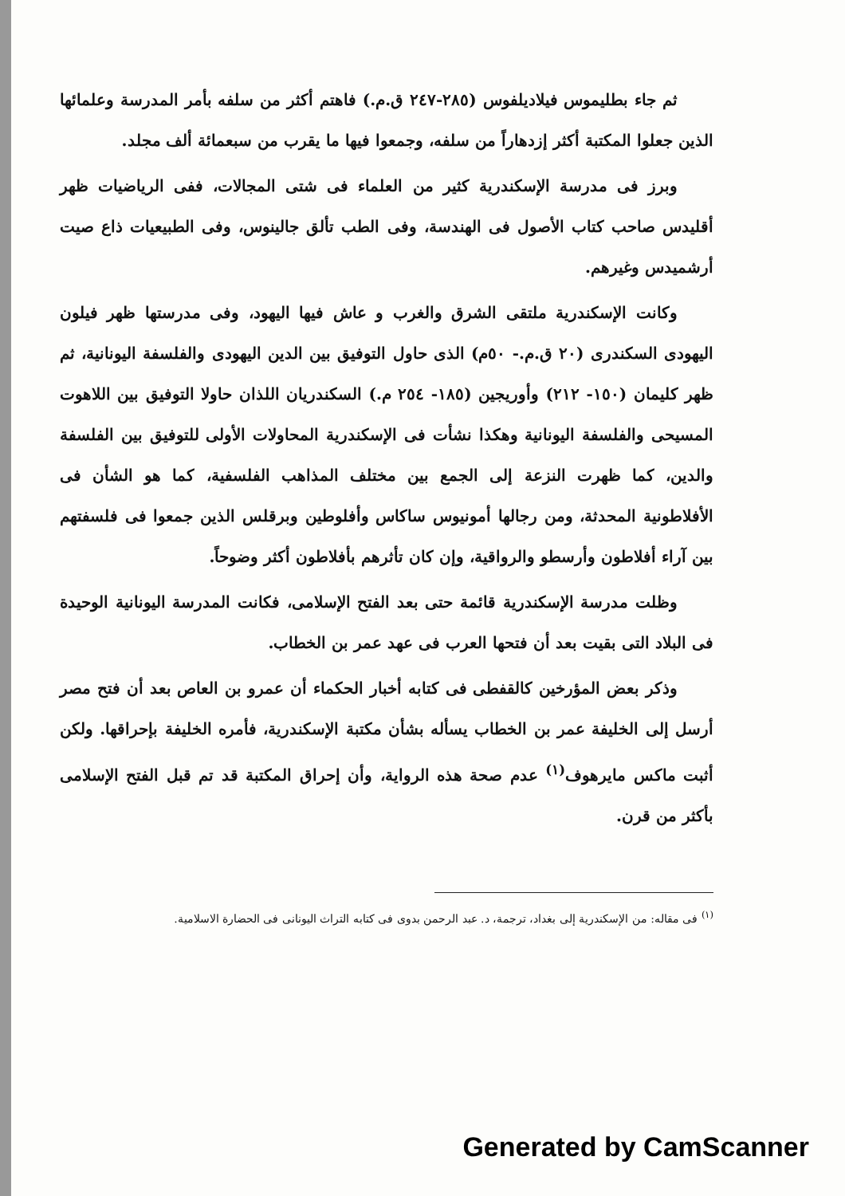ثم جاء بطليموس فيلاديلفوس (٢٨٥-٢٤٧ ق.م.) فاهتم أكثر من سلفه بأمر المدرسة وعلمائها الذين جعلوا المكتبة أكثر إزدهاراً من سلفه، وجمعوا فيها ما يقرب من سبعمائة ألف مجلد.
وبرز فى مدرسة الإسكندرية كثير من العلماء فى شتى المجالات، ففى الرياضيات ظهر أقليدس صاحب كتاب الأصول فى الهندسة، وفى الطب تألق جالينوس، وفى الطبيعيات ذاع صيت أرشميدس وغيرهم.
وكانت الإسكندرية ملتقى الشرق والغرب و عاش فيها اليهود، وفى مدرستها ظهر فيلون اليهودى السكندرى (٢٠ ق.م.- ٥٠م) الذى حاول التوفيق بين الدين اليهودى والفلسفة اليونانية، ثم ظهر كليمان (١٥٠- ٢١٢) وأوريجين (١٨٥- ٢٥٤ م.) السكندريان اللذان حاولا التوفيق بين اللاهوت المسيحى والفلسفة اليونانية وهكذا نشأت فى الإسكندرية المحاولات الأولى للتوفيق بين الفلسفة والدين، كما ظهرت النزعة إلى الجمع بين مختلف المذاهب الفلسفية، كما هو الشأن فى الأفلاطونية المحدثة، ومن رجالها أمونيوس ساكاس وأفلوطين وبرقلس الذين جمعوا فى فلسفتهم بين آراء أفلاطون وأرسطو والرواقية، وإن كان تأثرهم بأفلاطون أكثر وضوحاً.
وظلت مدرسة الإسكندرية قائمة حتى بعد الفتح الإسلامى، فكانت المدرسة اليونانية الوحيدة فى البلاد التى بقيت بعد أن فتحها العرب فى عهد عمر بن الخطاب.
وذكر بعض المؤرخين كالقفطى فى كتابه أخبار الحكماء أن عمرو بن العاص بعد أن فتح مصر أرسل إلى الخليفة عمر بن الخطاب يسأله بشأن مكتبة الإسكندرية، فأمره الخليفة بإحراقها. ولكن أثبت ماكس مايرهوف<sup>(١)</sup> عدم صحة هذه الرواية، وأن إحراق المكتبة قد تم قبل الفتح الإسلامى بأكثر من قرن.
<sup>(١)</sup> فى مقاله: من الإسكندرية إلى بغداد، ترجمة، د. عبد الرحمن بدوى فى كتابه التراث اليونانى فى الحضارة الاسلامية.
Generated by CamScanner